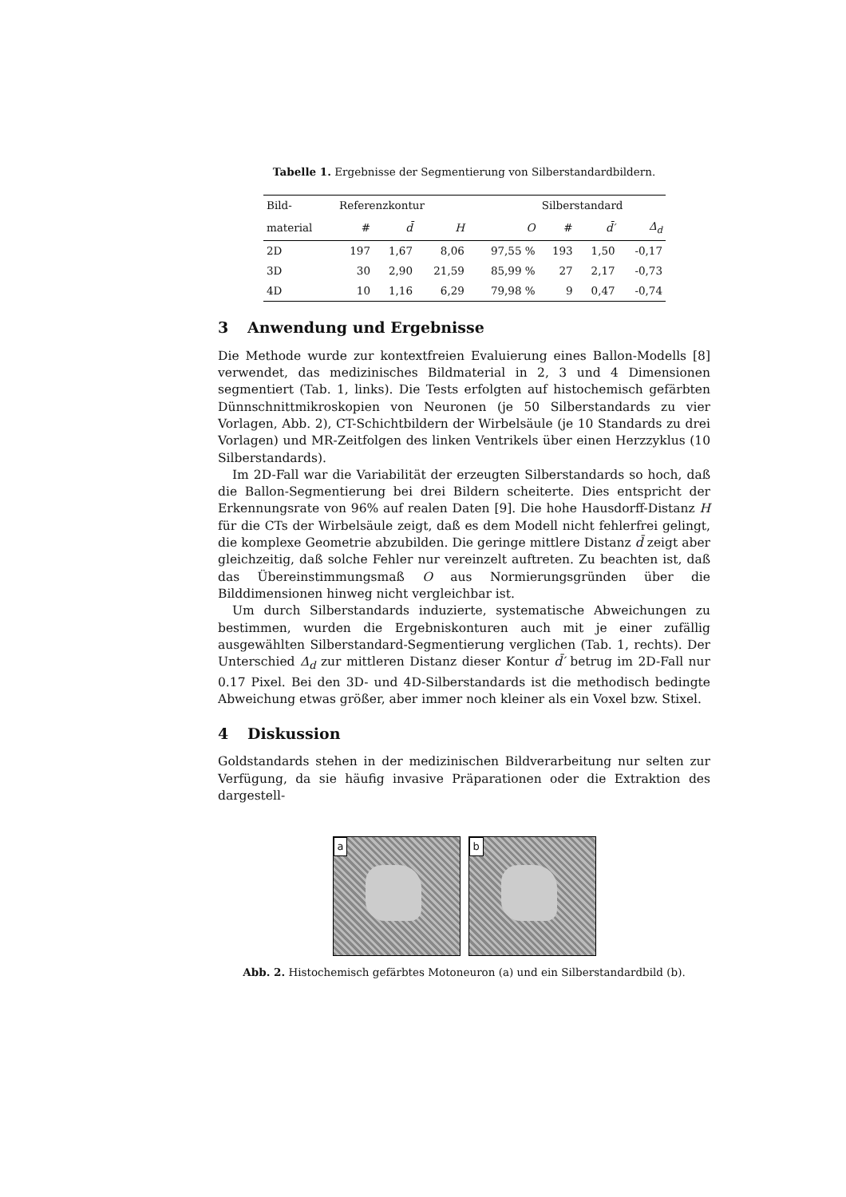Tabelle 1. Ergebnisse der Segmentierung von Silberstandardbildern.
| Bild- | Referenzkontur | | | | Silberstandard | | |
| material | # | d̄ | H | O | # | d̄′ | Δ<sub>d</sub> |
| 2D | 197 | 1,67 | 8,06 | 97,55 % | 193 | 1,50 | -0,17 |
| 3D | 30 | 2,90 | 21,59 | 85,99 % | 27 | 2,17 | -0,73 |
| 4D | 10 | 1,16 | 6,29 | 79,98 % | 9 | 0,47 | -0,74 |
3 Anwendung und Ergebnisse
Die Methode wurde zur kontextfreien Evaluierung eines Ballon-Modells [8] verwendet, das medizinisches Bildmaterial in 2, 3 und 4 Dimensionen segmentiert (Tab. 1, links). Die Tests erfolgten auf histochemisch gefärbten Dünnschnittmikroskopien von Neuronen (je 50 Silberstandards zu vier Vorlagen, Abb. 2), CT-Schichtbildern der Wirbelsäule (je 10 Standards zu drei Vorlagen) und MR-Zeitfolgen des linken Ventrikels über einen Herzzyklus (10 Silberstandards).
Im 2D-Fall war die Variabilität der erzeugten Silberstandards so hoch, daß die Ballon-Segmentierung bei drei Bildern scheiterte. Dies entspricht der Erkennungsrate von 96% auf realen Daten [9]. Die hohe Hausdorff-Distanz H für die CTs der Wirbelsäule zeigt, daß es dem Modell nicht fehlerfrei gelingt, die komplexe Geometrie abzubilden. Die geringe mittlere Distanz d̄ zeigt aber gleichzeitig, daß solche Fehler nur vereinzelt auftreten. Zu beachten ist, daß das Übereinstimmungsmaß O aus Normierungsgründen über die Bilddimensionen hinweg nicht vergleichbar ist.
Um durch Silberstandards induzierte, systematische Abweichungen zu bestimmen, wurden die Ergebniskonturen auch mit je einer zufällig ausgewählten Silberstandard-Segmentierung verglichen (Tab. 1, rechts). Der Unterschied Δ<sub>d</sub> zur mittleren Distanz dieser Kontur d̄′ betrug im 2D-Fall nur 0.17 Pixel. Bei den 3D- und 4D-Silberstandards ist die methodisch bedingte Abweichung etwas größer, aber immer noch kleiner als ein Voxel bzw. Stixel.
4 Diskussion
Goldstandards stehen in der medizinischen Bildverarbeitung nur selten zur Verfügung, da sie häufig invasive Präparationen oder die Extraktion des dargestell-
a
b
Abb. 2. Histochemisch gefärbtes Motoneuron (a) und ein Silberstandardbild (b).